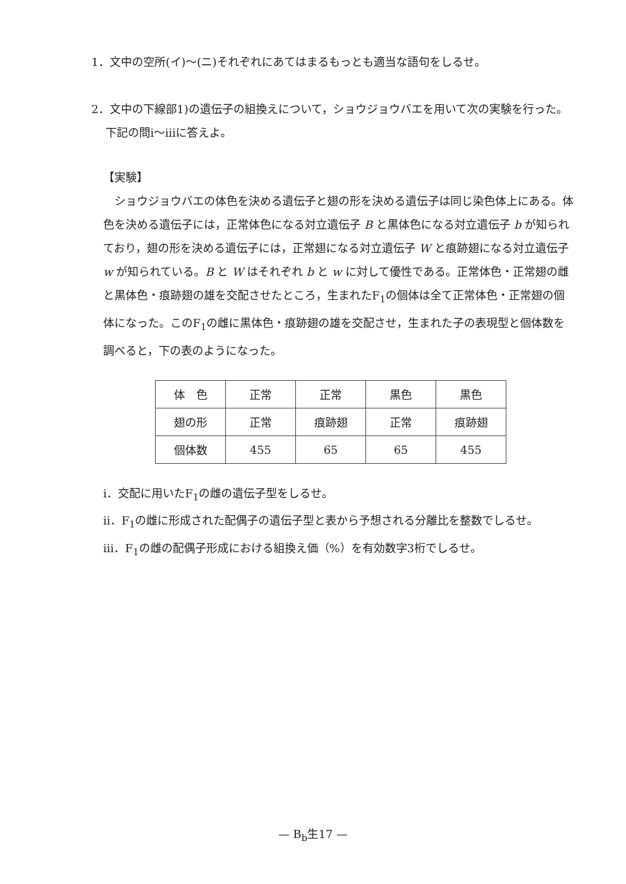1．文中の空所(イ)～(ニ)それぞれにあてはまるもっとも適当な語句をしるせ。
2．文中の下線部1)の遺伝子の組換えについて，ショウジョウバエを用いて次の実験を行った。下記の問ⅰ～ⅲに答えよ。
【実験】
　ショウジョウバエの体色を決める遺伝子と翅の形を決める遺伝子は同じ染色体上にある。体色を決める遺伝子には，正常体色になる対立遺伝子 B と黒体色になる対立遺伝子 b が知られており，翅の形を決める遺伝子には，正常翅になる対立遺伝子 W と痕跡翅になる対立遺伝子 w が知られている。B と W はそれぞれ b と w に対して優性である。正常体色・正常翅の雌と黒体色・痕跡翅の雄を交配させたところ，生まれたF<sub>1</sub>の個体は全て正常体色・正常翅の個体になった。このF<sub>1</sub>の雌に黒体色・痕跡翅の雄を交配させ，生まれた子の表現型と個体数を調べると，下の表のようになった。
| 体 色 | 正常 | 正常 | 黒色 | 黒色 |
| 翅の形 | 正常 | 痕跡翅 | 正常 | 痕跡翅 |
| 個体数 | 455 | 65 | 65 | 455 |
ⅰ．交配に用いたF<sub>1</sub>の雌の遺伝子型をしるせ。
ⅱ．F<sub>1</sub>の雌に形成された配偶子の遺伝子型と表から予想される分離比を整数でしるせ。
ⅲ．F<sub>1</sub>の雌の配偶子形成における組換え価（%）を有効数字3桁でしるせ。
— B<sub>b</sub>生17 —